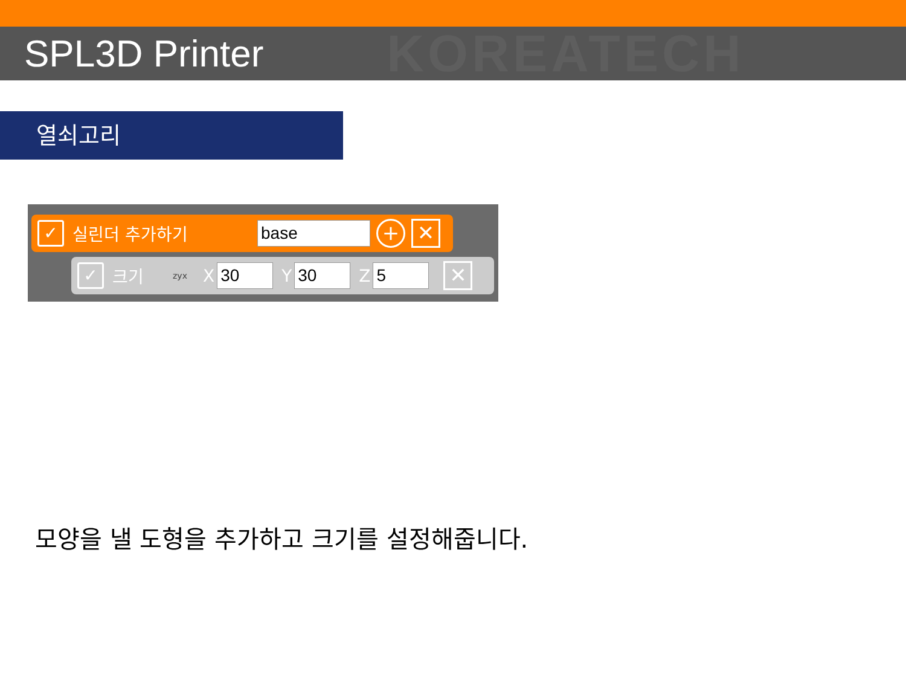KOREATECH SPL3D Printer
열쇠고리
✓
실린더 추가하기
base
+ ✕
✓
크기 zyx X
30
Y
30
Z
5
✕
모양을 낼 도형을 추가하고 크기를 설정해줍니다.